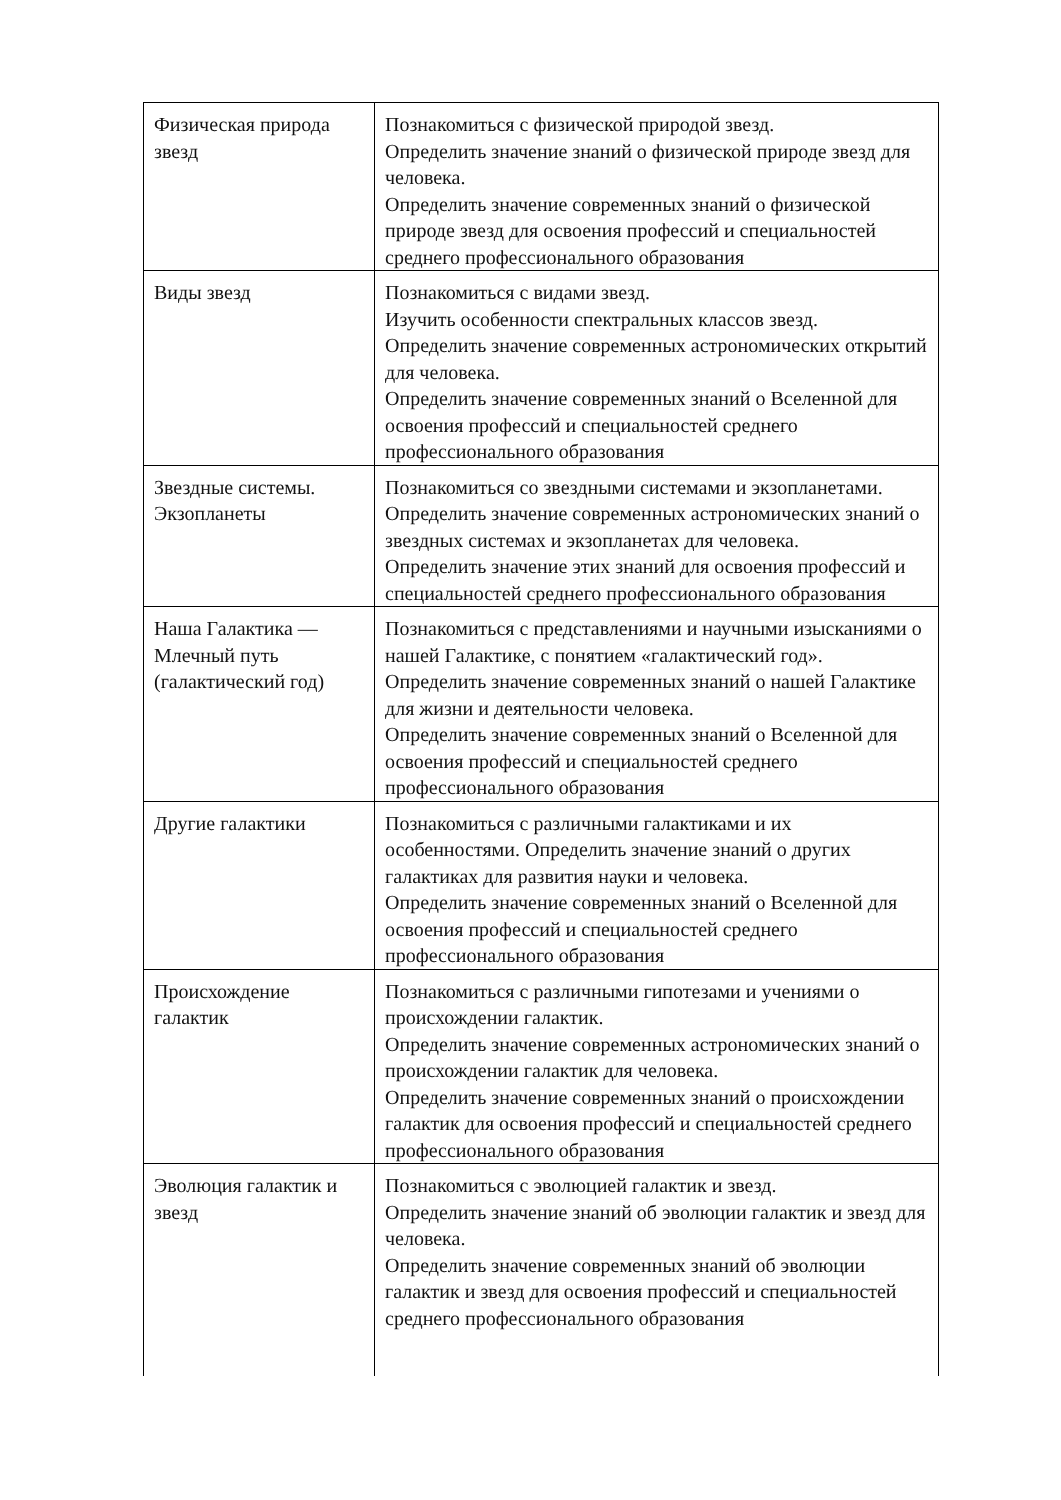| Физическая природа звезд | Познакомиться с физической природой звезд. Определить значение знаний о физической природе звезд для человека. Определить значение современных знаний о физической природе звезд для освоения профессий и специальностей среднего профессионального образования |
| Виды звезд | Познакомиться с видами звезд. Изучить особенности спектральных классов звезд. Определить значение современных астрономических открытий для человека. Определить значение современных знаний о Вселенной для освоения профессий и специальностей среднего профессионального образования |
| Звездные системы. Экзопланеты | Познакомиться со звездными системами и экзопланетами. Определить значение современных астрономических знаний о звездных системах и экзопланетах для человека. Определить значение этих знаний для освоения профессий и специальностей среднего профессионального образования |
| Наша Галактика — Млечный путь (галактический год) | Познакомиться с представлениями и научными изысканиями о нашей Галактике, с понятием «галактический год». Определить значение современных знаний о нашей Галактике для жизни и деятельности человека. Определить значение современных знаний о Вселенной для освоения профессий и специальностей среднего профессионального образования |
| Другие галактики | Познакомиться с различными галактиками и их особенностями. Определить значение знаний о других галактиках для развития науки и человека. Определить значение современных знаний о Вселенной для освоения профессий и специальностей среднего профессионального образования |
| Происхождение галактик | Познакомиться с различными гипотезами и учениями о происхождении галактик. Определить значение современных астрономических знаний о происхождении галактик для человека. Определить значение современных знаний о происхождении галактик для освоения профессий и специальностей среднего профессионального образования |
| Эволюция галактик и звезд | Познакомиться с эволюцией галактик и звезд. Определить значение знаний об эволюции галактик и звезд для человека. Определить значение современных знаний об эволюции галактик и звезд для освоения профессий и специальностей среднего профессионального образования |